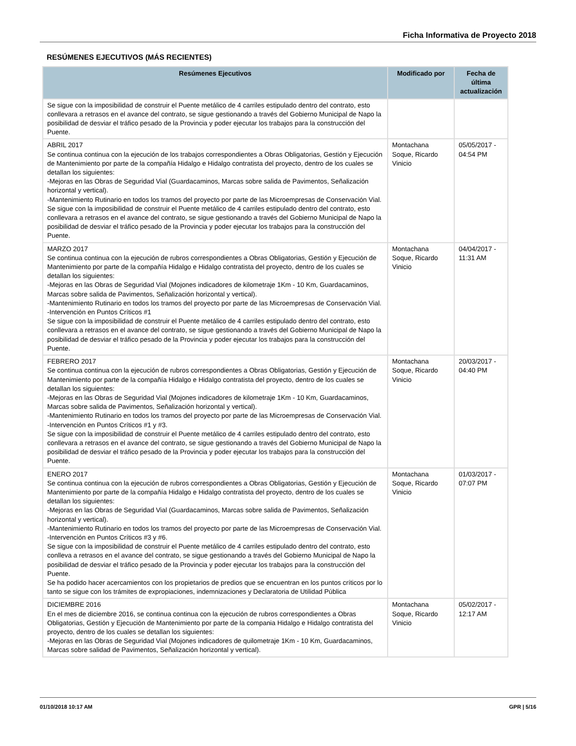Ficha Informativa de Proyecto 2018
RESÚMENES EJECUTIVOS (MÁS RECIENTES)
| Resúmenes Ejecutivos | Modificado por | Fecha de última actualización |
| --- | --- | --- |
| Se sigue con la imposibilidad de construir el Puente metálico de 4 carriles estipulado dentro del contrato, esto conllevara a retrasos en el avance del contrato, se sigue gestionando a través del Gobierno Municipal de Napo la posibilidad de desviar el tráfico pesado de la Provincia y poder ejecutar los trabajos para la construcción del Puente. | | |
| ABRIL 2017 Se continua continua con la ejecución de los trabajos correspondientes a Obras Obligatorias, Gestión y Ejecución de Mantenimiento por parte de la compañía Hidalgo e Hidalgo contratista del proyecto, dentro de los cuales se detallan los siguientes: -Mejoras en las Obras de Seguridad Vial (Guardacaminos, Marcas sobre salida de Pavimentos, Señalización horizontal y vertical). -Mantenimiento Rutinario en todos los tramos del proyecto por parte de las Microempresas de Conservación Vial. Se sigue con la imposibilidad de construir el Puente metálico de 4 carriles estipulado dentro del contrato, esto conllevara a retrasos en el avance del contrato, se sigue gestionando a través del Gobierno Municipal de Napo la posibilidad de desviar el tráfico pesado de la Provincia y poder ejecutar los trabajos para la construcción del Puente. | Montachana Soque, Ricardo Vinicio | 05/05/2017 - 04:54 PM |
| MARZO 2017 Se continua continua con la ejecución de rubros correspondientes a Obras Obligatorias, Gestión y Ejecución de Mantenimiento por parte de la compañía Hidalgo e Hidalgo contratista del proyecto, dentro de los cuales se detallan los siguientes: -Mejoras en las Obras de Seguridad Vial (Mojones indicadores de kilometraje 1Km - 10 Km, Guardacaminos, Marcas sobre salida de Pavimentos, Señalización horizontal y vertical). -Mantenimiento Rutinario en todos los tramos del proyecto por parte de las Microempresas de Conservación Vial. -Intervención en Puntos Críticos #1 Se sigue con la imposibilidad de construir el Puente metálico de 4 carriles estipulado dentro del contrato, esto conllevara a retrasos en el avance del contrato, se sigue gestionando a través del Gobierno Municipal de Napo la posibilidad de desviar el tráfico pesado de la Provincia y poder ejecutar los trabajos para la construcción del Puente. | Montachana Soque, Ricardo Vinicio | 04/04/2017 - 11:31 AM |
| FEBRERO 2017 Se continua continua con la ejecución de rubros correspondientes a Obras Obligatorias, Gestión y Ejecución de Mantenimiento por parte de la compañía Hidalgo e Hidalgo contratista del proyecto, dentro de los cuales se detallan los siguientes: -Mejoras en las Obras de Seguridad Vial (Mojones indicadores de kilometraje 1Km - 10 Km, Guardacaminos, Marcas sobre salida de Pavimentos, Señalización horizontal y vertical). -Mantenimiento Rutinario en todos los tramos del proyecto por parte de las Microempresas de Conservación Vial. -Intervención en Puntos Críticos #1 y #3. Se sigue con la imposibilidad de construir el Puente metálico de 4 carriles estipulado dentro del contrato, esto conllevara a retrasos en el avance del contrato, se sigue gestionando a través del Gobierno Municipal de Napo la posibilidad de desviar el tráfico pesado de la Provincia y poder ejecutar los trabajos para la construcción del Puente. | Montachana Soque, Ricardo Vinicio | 20/03/2017 - 04:40 PM |
| ENERO 2017 Se continua continua con la ejecución de rubros correspondientes a Obras Obligatorias, Gestión y Ejecución de Mantenimiento por parte de la compañía Hidalgo e Hidalgo contratista del proyecto, dentro de los cuales se detallan los siguientes: -Mejoras en las Obras de Seguridad Vial (Guardacaminos, Marcas sobre salida de Pavimentos, Señalización horizontal y vertical). -Mantenimiento Rutinario en todos los tramos del proyecto por parte de las Microempresas de Conservación Vial. -Intervención en Puntos Críticos #3 y #6. Se sigue con la imposibilidad de construir el Puente metálico de 4 carriles estipulado dentro del contrato, esto conlleva a retrasos en el avance del contrato, se sigue gestionando a través del Gobierno Municipal de Napo la posibilidad de desviar el tráfico pesado de la Provincia y poder ejecutar los trabajos para la construcción del Puente. Se ha podido hacer acercamientos con los propietarios de predios que se encuentran en los puntos críticos por lo tanto se sigue con los trámites de expropiaciones, indemnizaciones y Declaratoria de Utilidad Pública | Montachana Soque, Ricardo Vinicio | 01/03/2017 - 07:07 PM |
| DICIEMBRE 2016 En el mes de diciembre 2016, se continua continua con la ejecución de rubros correspondientes a Obras Obligatorias, Gestión y Ejecución de Mantenimiento por parte de la compania Hidalgo e Hidalgo contratista del proyecto, dentro de los cuales se detallan los siguientes: -Mejoras en las Obras de Seguridad Vial (Mojones indicadores de quilometraje 1Km - 10 Km, Guardacaminos, Marcas sobre salidad de Pavimentos, Señalización horizontal y vertical). | Montachana Soque, Ricardo Vinicio | 05/02/2017 - 12:17 AM |
01/10/2018 10:17 AM GPR | 5/16